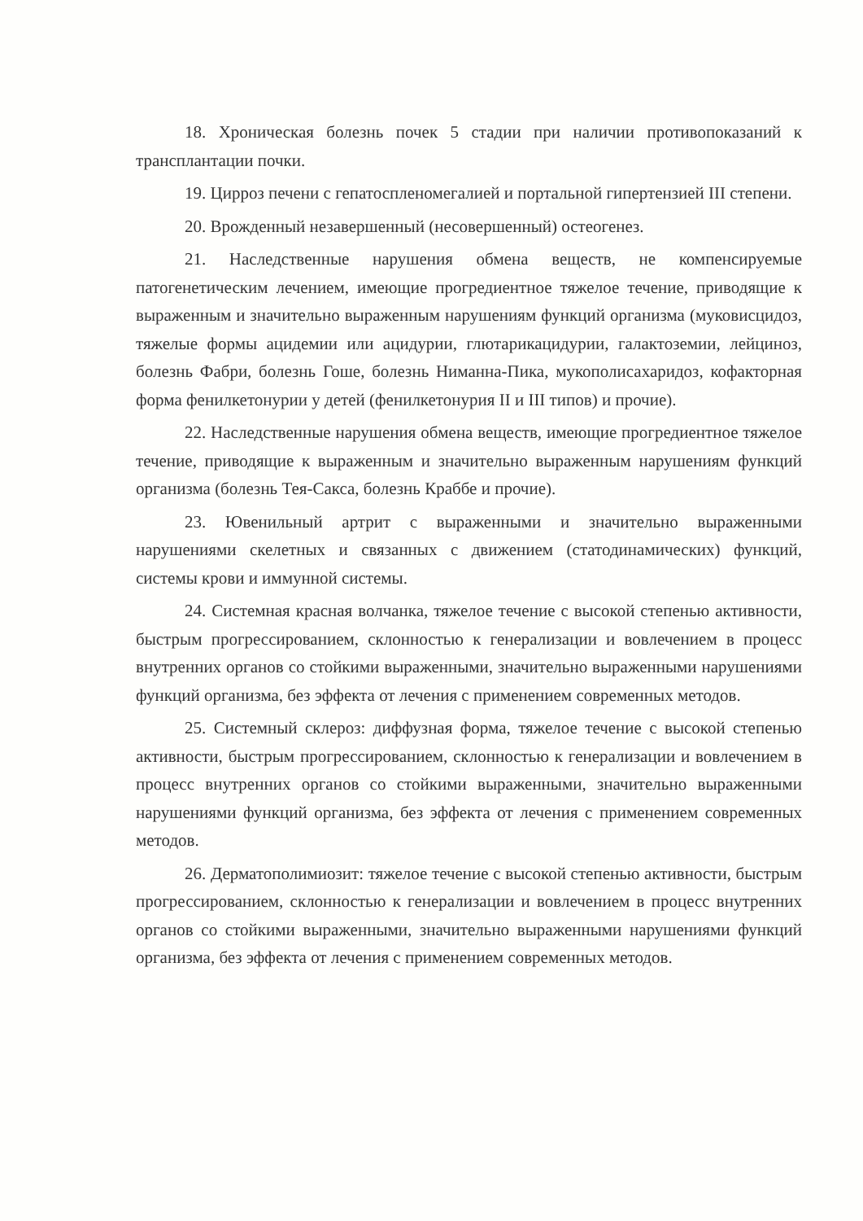18. Хроническая болезнь почек 5 стадии при наличии противопоказаний к трансплантации почки.
19. Цирроз печени с гепатоспленомегалией и портальной гипертензией III степени.
20. Врожденный незавершенный (несовершенный) остеогенез.
21. Наследственные нарушения обмена веществ, не компенсируемые патогенетическим лечением, имеющие прогредиентное тяжелое течение, приводящие к выраженным и значительно выраженным нарушениям функций организма (муковисцидоз, тяжелые формы ацидемии или ацидурии, глютарикацидурии, галактоземии, лейциноз, болезнь Фабри, болезнь Гоше, болезнь Ниманна-Пика, мукополисахаридоз, кофакторная форма фенилкетонурии у детей (фенилкетонурия II и III типов) и прочие).
22. Наследственные нарушения обмена веществ, имеющие прогредиентное тяжелое течение, приводящие к выраженным и значительно выраженным нарушениям функций организма (болезнь Тея-Сакса, болезнь Краббе и прочие).
23. Ювенильный артрит с выраженными и значительно выраженными нарушениями скелетных и связанных с движением (статодинамических) функций, системы крови и иммунной системы.
24. Системная красная волчанка, тяжелое течение с высокой степенью активности, быстрым прогрессированием, склонностью к генерализации и вовлечением в процесс внутренних органов со стойкими выраженными, значительно выраженными нарушениями функций организма, без эффекта от лечения с применением современных методов.
25. Системный склероз: диффузная форма, тяжелое течение с высокой степенью активности, быстрым прогрессированием, склонностью к генерализации и вовлечением в процесс внутренних органов со стойкими выраженными, значительно выраженными нарушениями функций организма, без эффекта от лечения с применением современных методов.
26. Дерматополимиозит: тяжелое течение с высокой степенью активности, быстрым прогрессированием, склонностью к генерализации и вовлечением в процесс внутренних органов со стойкими выраженными, значительно выраженными нарушениями функций организма, без эффекта от лечения с применением современных методов.